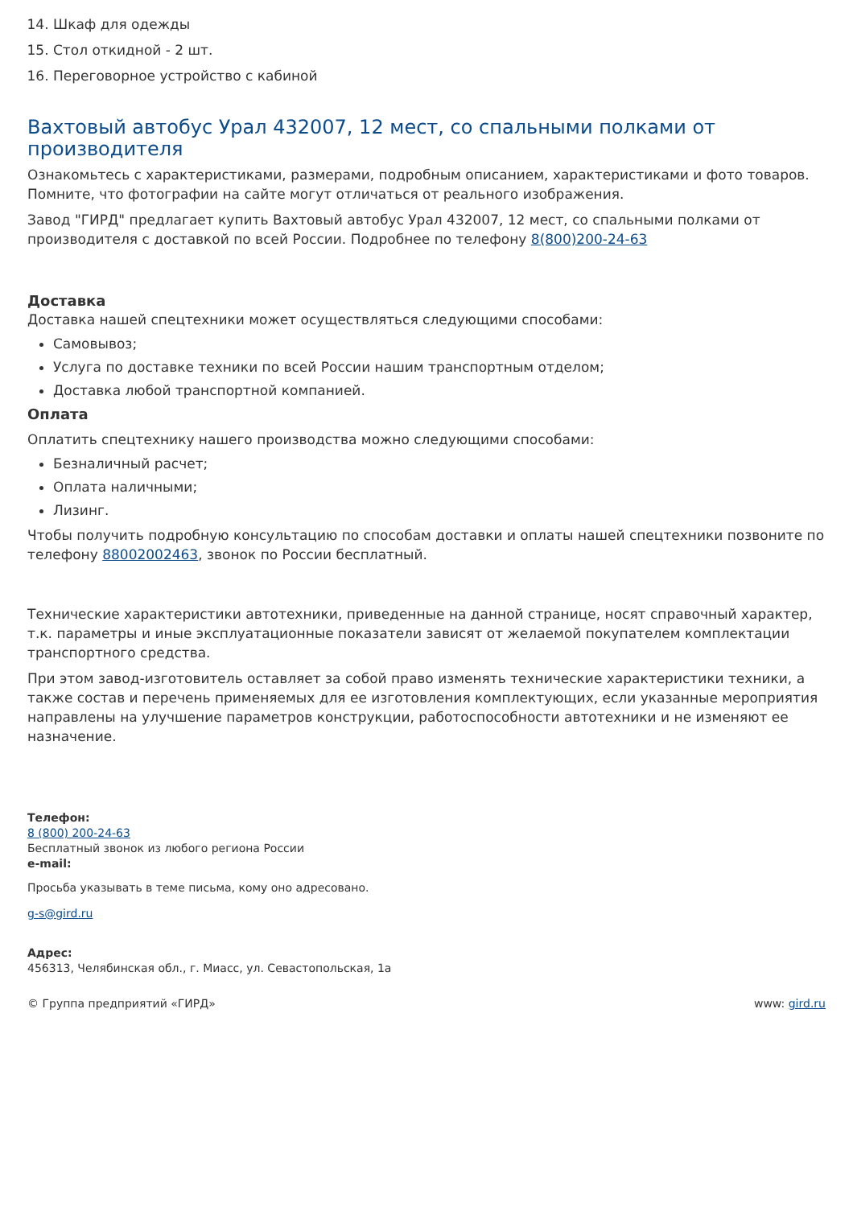14. Шкаф для одежды
15. Стол откидной - 2 шт.
16. Переговорное устройство с кабиной
Вахтовый автобус Урал 432007, 12 мест, со спальными полками от производителя
Ознакомьтесь с характеристиками, размерами, подробным описанием, характеристиками и фото товаров. Помните, что фотографии на сайте могут отличаться от реального изображения.
Завод "ГИРД" предлагает купить Вахтовый автобус Урал 432007, 12 мест, со спальными полками от производителя с доставкой по всей России. Подробнее по телефону 8(800)200-24-63
Доставка
Доставка нашей спецтехники может осуществляться следующими способами:
Самовывоз;
Услуга по доставке техники по всей России нашим транспортным отделом;
Доставка любой транспортной компанией.
Оплата
Оплатить спецтехнику нашего производства можно следующими способами:
Безналичный расчет;
Оплата наличными;
Лизинг.
Чтобы получить подробную консультацию по способам доставки и оплаты нашей спецтехники позвоните по телефону 88002002463, звонок по России бесплатный.
Технические характеристики автотехники, приведенные на данной странице, носят справочный характер, т.к. параметры и иные эксплуатационные показатели зависят от желаемой покупателем комплектации транспортного средства.
При этом завод-изготовитель оставляет за собой право изменять технические характеристики техники, а также состав и перечень применяемых для ее изготовления комплектующих, если указанные мероприятия направлены на улучшение параметров конструкции, работоспособности автотехники и не изменяют ее назначение.
Телефон:
8 (800) 200-24-63
Бесплатный звонок из любого региона России
e-mail:
Просьба указывать в теме письма, кому оно адресовано.
g-s@gird.ru
Адрес:
456313, Челябинская обл., г. Миасс, ул. Севастопольская, 1а
© Группа предприятий «ГИРД» www: gird.ru